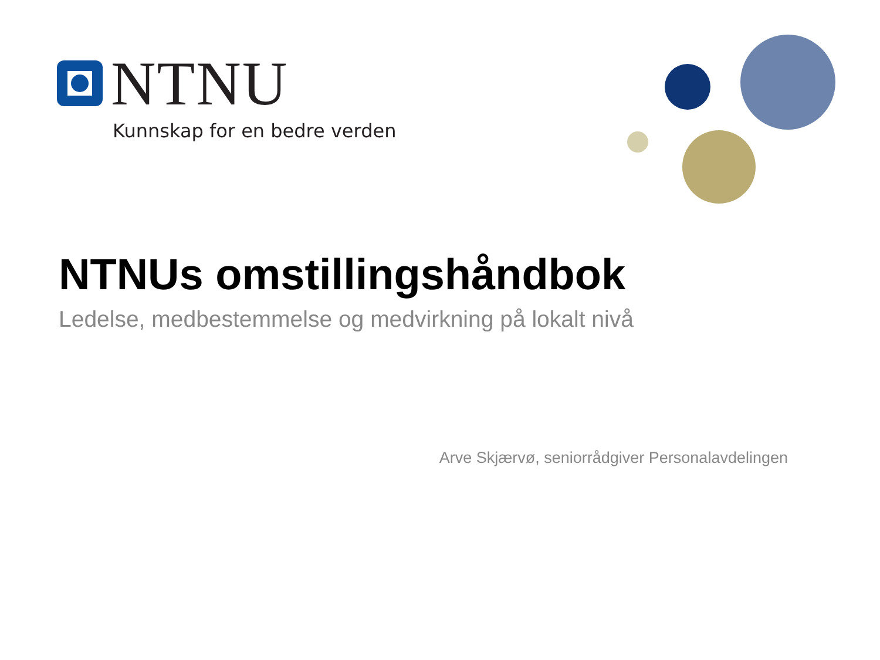NTNU
Kunnskap for en bedre verden
NTNUs omstillingshåndbok
Ledelse, medbestemmelse og medvirkning på lokalt nivå
Arve Skjærvø, seniorrådgiver Personalavdelingen